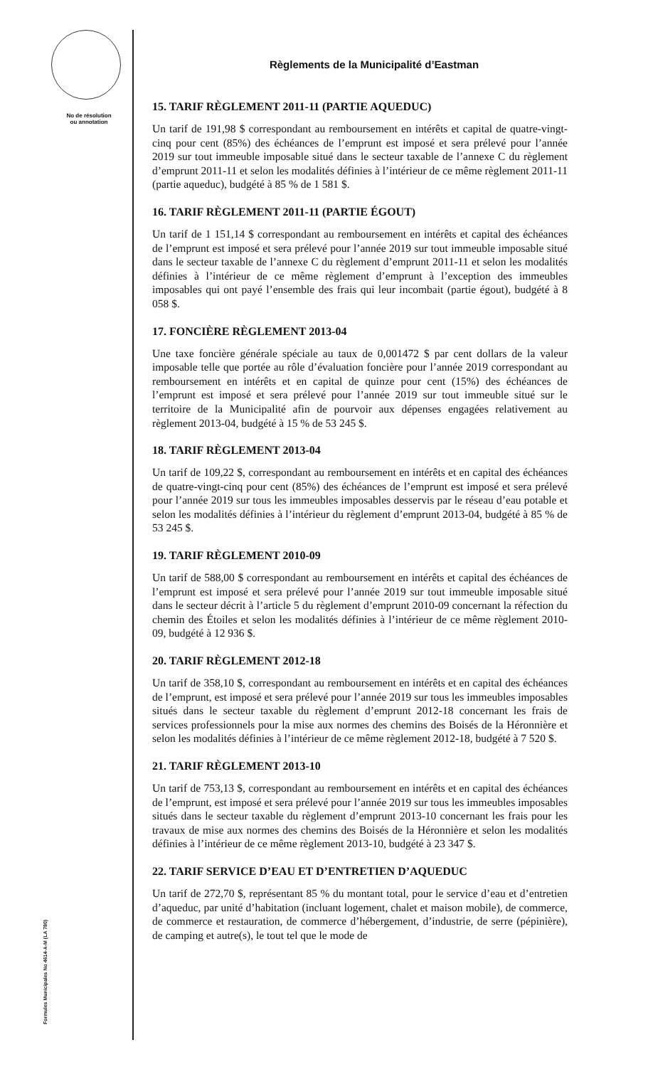No de résolution
ou annotation
Formules Municipales No 4614-A-M (LA 780)
Règlements de la Municipalité d’Eastman
15. TARIF RÈGLEMENT 2011-11 (PARTIE AQUEDUC)
Un tarif de 191,98 $ correspondant au remboursement en intérêts et capital de quatre-vingt-cinq pour cent (85%) des échéances de l’emprunt est imposé et sera prélevé pour l’année 2019 sur tout immeuble imposable situé dans le secteur taxable de l’annexe C du règlement d’emprunt 2011-11 et selon les modalités définies à l’intérieur de ce même règlement 2011-11 (partie aqueduc), budgété à 85 % de 1 581 $.
16. TARIF RÈGLEMENT 2011-11 (PARTIE ÉGOUT)
Un tarif de 1 151,14 $ correspondant au remboursement en intérêts et capital des échéances de l’emprunt est imposé et sera prélevé pour l’année 2019 sur tout immeuble imposable situé dans le secteur taxable de l’annexe C du règlement d’emprunt 2011-11 et selon les modalités définies à l’intérieur de ce même règlement d’emprunt à l’exception des immeubles imposables qui ont payé l’ensemble des frais qui leur incombait (partie égout), budgété à 8 058 $.
17. FONCIÈRE RÈGLEMENT 2013-04
Une taxe foncière générale spéciale au taux de 0,001472 $ par cent dollars de la valeur imposable telle que portée au rôle d’évaluation foncière pour l’année 2019 correspondant au remboursement en intérêts et en capital de quinze pour cent (15%) des échéances de l’emprunt est imposé et sera prélevé pour l’année 2019 sur tout immeuble situé sur le territoire de la Municipalité afin de pourvoir aux dépenses engagées relativement au règlement 2013-04, budgété à 15 % de 53 245 $.
18. TARIF RÈGLEMENT 2013-04
Un tarif de 109,22 $, correspondant au remboursement en intérêts et en capital des échéances de quatre-vingt-cinq pour cent (85%) des échéances de l’emprunt est imposé et sera prélevé pour l’année 2019 sur tous les immeubles imposables desservis par le réseau d’eau potable et selon les modalités définies à l’intérieur du règlement d’emprunt 2013-04, budgété à 85 % de 53 245 $.
19. TARIF RÈGLEMENT 2010-09
Un tarif de 588,00 $ correspondant au remboursement en intérêts et capital des échéances de l’emprunt est imposé et sera prélevé pour l’année 2019 sur tout immeuble imposable situé dans le secteur décrit à l’article 5 du règlement d’emprunt 2010-09 concernant la réfection du chemin des Étoiles et selon les modalités définies à l’intérieur de ce même règlement 2010-09, budgété à 12 936 $.
20. TARIF RÈGLEMENT 2012-18
Un tarif de 358,10 $, correspondant au remboursement en intérêts et en capital des échéances de l’emprunt, est imposé et sera prélevé pour l’année 2019 sur tous les immeubles imposables situés dans le secteur taxable du règlement d’emprunt 2012-18 concernant les frais de services professionnels pour la mise aux normes des chemins des Boisés de la Héronnière et selon les modalités définies à l’intérieur de ce même règlement 2012-18, budgété à 7 520 $.
21. TARIF RÈGLEMENT 2013-10
Un tarif de 753,13 $, correspondant au remboursement en intérêts et en capital des échéances de l’emprunt, est imposé et sera prélevé pour l’année 2019 sur tous les immeubles imposables situés dans le secteur taxable du règlement d’emprunt 2013-10 concernant les frais pour les travaux de mise aux normes des chemins des Boisés de la Héronnière et selon les modalités définies à l’intérieur de ce même règlement 2013-10, budgété à 23 347 $.
22. TARIF SERVICE D’EAU ET D’ENTRETIEN D’AQUEDUC
Un tarif de 272,70 $, représentant 85 % du montant total, pour le service d’eau et d’entretien d’aqueduc, par unité d’habitation (incluant logement, chalet et maison mobile), de commerce, de commerce et restauration, de commerce d’hébergement, d’industrie, de serre (pépinière), de camping et autre(s), le tout tel que le mode de